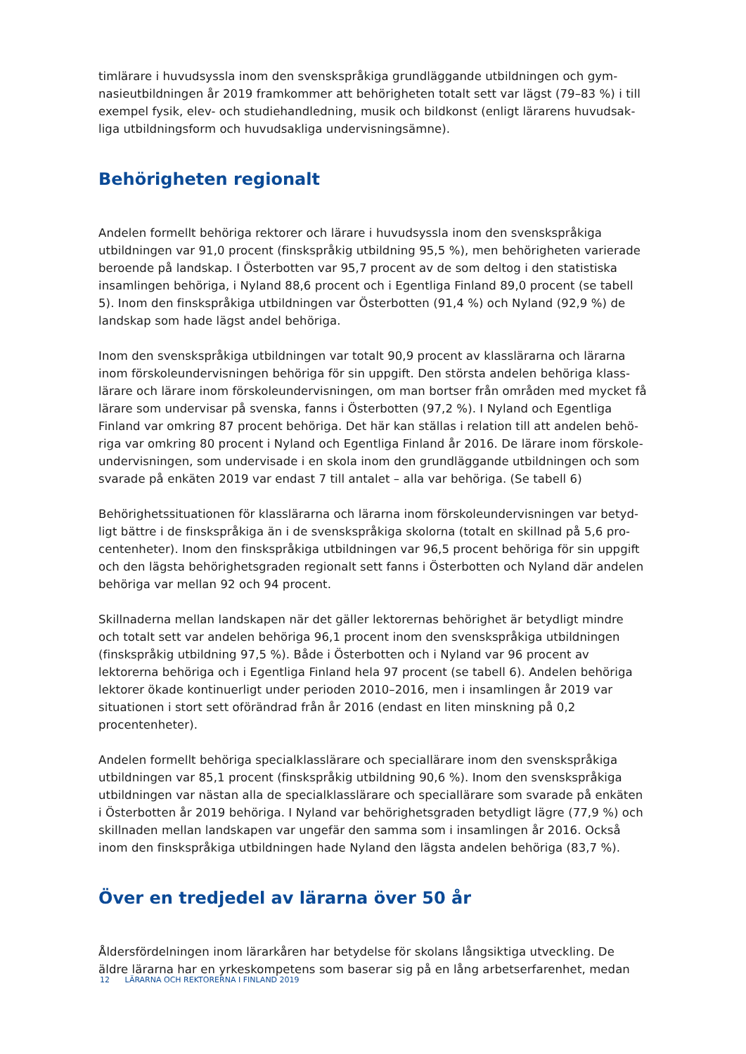timlärare i huvudsyssla inom den svenskspråkiga grundläggande utbildningen och gym­nasieutbildningen år 2019 framkommer att behörigheten totalt sett var lägst (79–83 %) i till exempel fysik, elev- och studiehandledning, musik och bildkonst (enligt lärarens huvudsak­liga utbildningsform och huvudsakliga undervisningsämne).
Behörigheten regionalt
Andelen formellt behöriga rektorer och lärare i huvudsyssla inom den svenskspråkiga utbildningen var 91,0 procent (finskspråkig utbildning 95,5 %), men behörigheten varierade beroende på landskap. I Österbotten var 95,7 procent av de som deltog i den statistiska insamlingen behöriga, i Nyland 88,6 procent och i Egentliga Finland 89,0 procent (se tabell 5). Inom den finskspråkiga utbildningen var Österbotten (91,4 %) och Nyland (92,9 %) de land­skap som hade lägst andel behöriga.
Inom den svenskspråkiga utbildningen var totalt 90,9 procent av klasslärarna och lärarna inom förskoleundervisningen behöriga för sin uppgift. Den största andelen behöriga klass­lärare och lärare inom förskoleundervisningen, om man bortser från områden med mycket få lärare som undervisar på svenska, fanns i Österbotten (97,2 %). I Nyland och Egentliga Finland var omkring 87 procent behöriga. Det här kan ställas i relation till att andelen behö­riga var omkring 80 procent i Nyland och Egentliga Finland år 2016. De lärare inom förskole­undervisningen, som undervisade i en skola inom den grundläggande utbildningen och som svarade på enkäten 2019 var endast 7 till antalet – alla var behöriga. (Se tabell 6)
Behörighetssituationen för klasslärarna och lärarna inom förskoleundervisningen var betyd­ligt bättre i de finskspråkiga än i de svenskspråkiga skolorna (totalt en skillnad på 5,6 pro­centenheter). Inom den finskspråkiga utbildningen var 96,5 procent behöriga för sin uppgift och den lägsta behörighetsgraden regionalt sett fanns i Österbotten och Nyland där andelen behöriga var mellan 92 och 94 procent.
Skillnaderna mellan landskapen när det gäller lektorernas behörighet är betydligt mindre och totalt sett var andelen behöriga 96,1 procent inom den svenskspråkiga utbildningen (finskspråkig utbildning 97,5 %). Både i Österbotten och i Nyland var 96 procent av lektorerna behöriga och i Egentliga Finland hela 97 procent (se tabell 6). Andelen behöriga lektorer ökade kontinuerligt under perioden 2010–2016, men i insamlingen år 2019 var situationen i stort sett oförändrad från år 2016 (endast en liten minskning på 0,2 procentenheter).
Andelen formellt behöriga specialklasslärare och speciallärare inom den svenskspråkiga utbildningen var 85,1 procent (finskspråkig utbildning 90,6 %). Inom den svenskspråkiga utbildningen var nästan alla de specialklasslärare och speciallärare som svarade på enkä­ten i Österbotten år 2019 behöriga. I Nyland var behörighetsgraden betydligt lägre (77,9 %) och skillnaden mellan landskapen var ungefär den samma som i insamlingen år 2016. Också inom den finskspråkiga utbildningen hade Nyland den lägsta andelen behöriga (83,7 %).
Över en tredjedel av lärarna över 50 år
Åldersfördelningen inom lärarkåren har betydelse för skolans långsiktiga utveckling. De äldre lärarna har en yrkeskompetens som baserar sig på en lång arbetserfarenhet, medan
12 LÄRARNA OCH REKTORERNA I FINLAND 2019